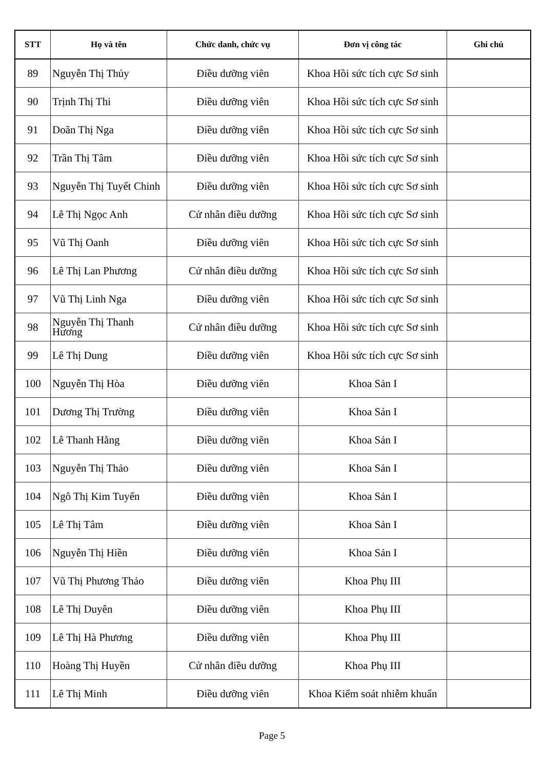| STT | Họ và tên | Chức danh, chức vụ | Đơn vị công tác | Ghi chú |
| --- | --- | --- | --- | --- |
| 89 | Nguyễn Thị Thủy | Điều dưỡng viên | Khoa Hồi sức tích cực Sơ sinh | |
| 90 | Trịnh Thị Thi | Điều dưỡng viên | Khoa Hồi sức tích cực Sơ sinh | |
| 91 | Doãn Thị Nga | Điều dưỡng viên | Khoa Hồi sức tích cực Sơ sinh | |
| 92 | Trần Thị Tâm | Điều dưỡng viên | Khoa Hồi sức tích cực Sơ sinh | |
| 93 | Nguyễn Thị Tuyết Chinh | Điều dưỡng viên | Khoa Hồi sức tích cực Sơ sinh | |
| 94 | Lê Thị Ngọc Anh | Cử nhân điều dưỡng | Khoa Hồi sức tích cực Sơ sinh | |
| 95 | Vũ Thị Oanh | Điều dưỡng viên | Khoa Hồi sức tích cực Sơ sinh | |
| 96 | Lê Thị Lan Phương | Cử nhân điều dưỡng | Khoa Hồi sức tích cực Sơ sinh | |
| 97 | Vũ Thị Linh Nga | Điều dưỡng viên | Khoa Hồi sức tích cực Sơ sinh | |
| 98 | Nguyễn Thị Thanh Hương | Cử nhân điều dưỡng | Khoa Hồi sức tích cực Sơ sinh | |
| 99 | Lê Thị Dung | Điều dưỡng viên | Khoa Hồi sức tích cực Sơ sinh | |
| 100 | Nguyễn Thị Hòa | Điều dưỡng viên | Khoa Sản I | |
| 101 | Dương Thị Trường | Điều dưỡng viên | Khoa Sản I | |
| 102 | Lê Thanh Hằng | Điều dưỡng viên | Khoa Sản I | |
| 103 | Nguyễn Thị Thảo | Điều dưỡng viên | Khoa Sản I | |
| 104 | Ngô Thị Kim Tuyến | Điều dưỡng viên | Khoa Sản I | |
| 105 | Lê Thị Tâm | Điều dưỡng viên | Khoa Sản I | |
| 106 | Nguyễn Thị Hiền | Điều dưỡng viên | Khoa Sản I | |
| 107 | Vũ Thị Phương Thảo | Điều dưỡng viên | Khoa Phụ III | |
| 108 | Lê Thị Duyên | Điều dưỡng viên | Khoa Phụ III | |
| 109 | Lê Thị Hà Phương | Điều dưỡng viên | Khoa Phụ III | |
| 110 | Hoàng Thị Huyền | Cử nhân điều dưỡng | Khoa Phụ III | |
| 111 | Lê Thị Minh | Điều dưỡng viên | Khoa Kiểm soát nhiễm khuẩn | |
Page 5